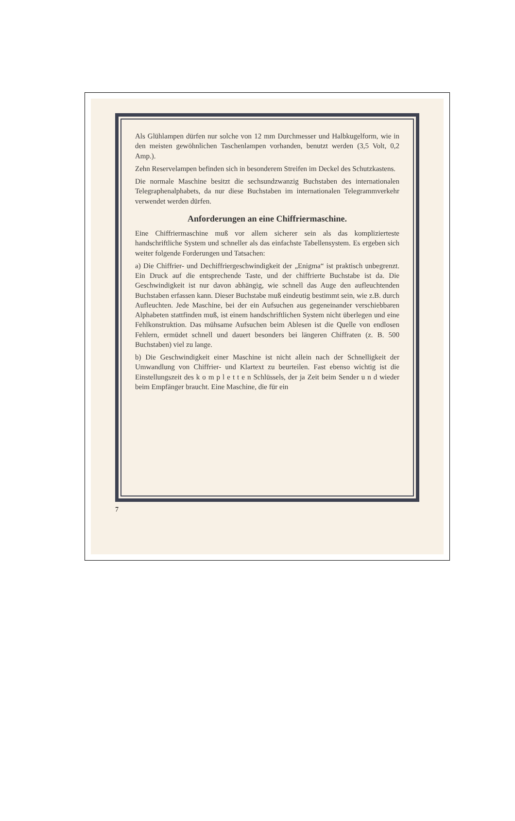Als Glühlampen dürfen nur solche von 12 mm Durchmesser und Halbkugelform, wie in den meisten gewöhnlichen Taschenlampen vorhanden, benutzt werden (3,5 Volt, 0,2 Amp.).
Zehn Reservelampen befinden sich in besonderem Streifen im Deckel des Schutzkastens.
Die normale Maschine besitzt die sechsundzwanzig Buchstaben des internationalen Telegraphenalphabets, da nur diese Buchstaben im internationalen Telegrammverkehr verwendet werden dürfen.
Anforderungen an eine Chiffriermaschine.
Eine Chiffriermaschine muß vor allem sicherer sein als das komplizierteste handschriftliche System und schneller als das einfachste Tabellensystem. Es ergeben sich weiter folgende Forderungen und Tatsachen:
a) Die Chiffrier- und Dechiffriergeschwindigkeit der „Enigma“ ist praktisch unbegrenzt. Ein Druck auf die entsprechende Taste, und der chiffrierte Buchstabe ist da. Die Geschwindigkeit ist nur davon abhängig, wie schnell das Auge den aufleuchtenden Buchstaben erfassen kann. Dieser Buchstabe muß eindeutig bestimmt sein, wie z.B. durch Aufleuchten. Jede Maschine, bei der ein Aufsuchen aus gegeneinander verschiebbaren Alphabeten stattfinden muß, ist einem handschriftlichen System nicht überlegen und eine Fehlkonstruktion. Das mühsame Aufsuchen beim Ablesen ist die Quelle von endlosen Fehlern, ermüdet schnell und dauert besonders bei längeren Chiffraten (z. B. 500 Buchstaben) viel zu lange.
b) Die Geschwindigkeit einer Maschine ist nicht allein nach der Schnelligkeit der Umwandlung von Chiffrier- und Klartext zu beurteilen. Fast ebenso wichtig ist die Einstellungszeit des k o m p l e t t e n Schlüssels, der ja Zeit beim Sender u n d wieder beim Empfänger braucht. Eine Maschine, die für ein
7